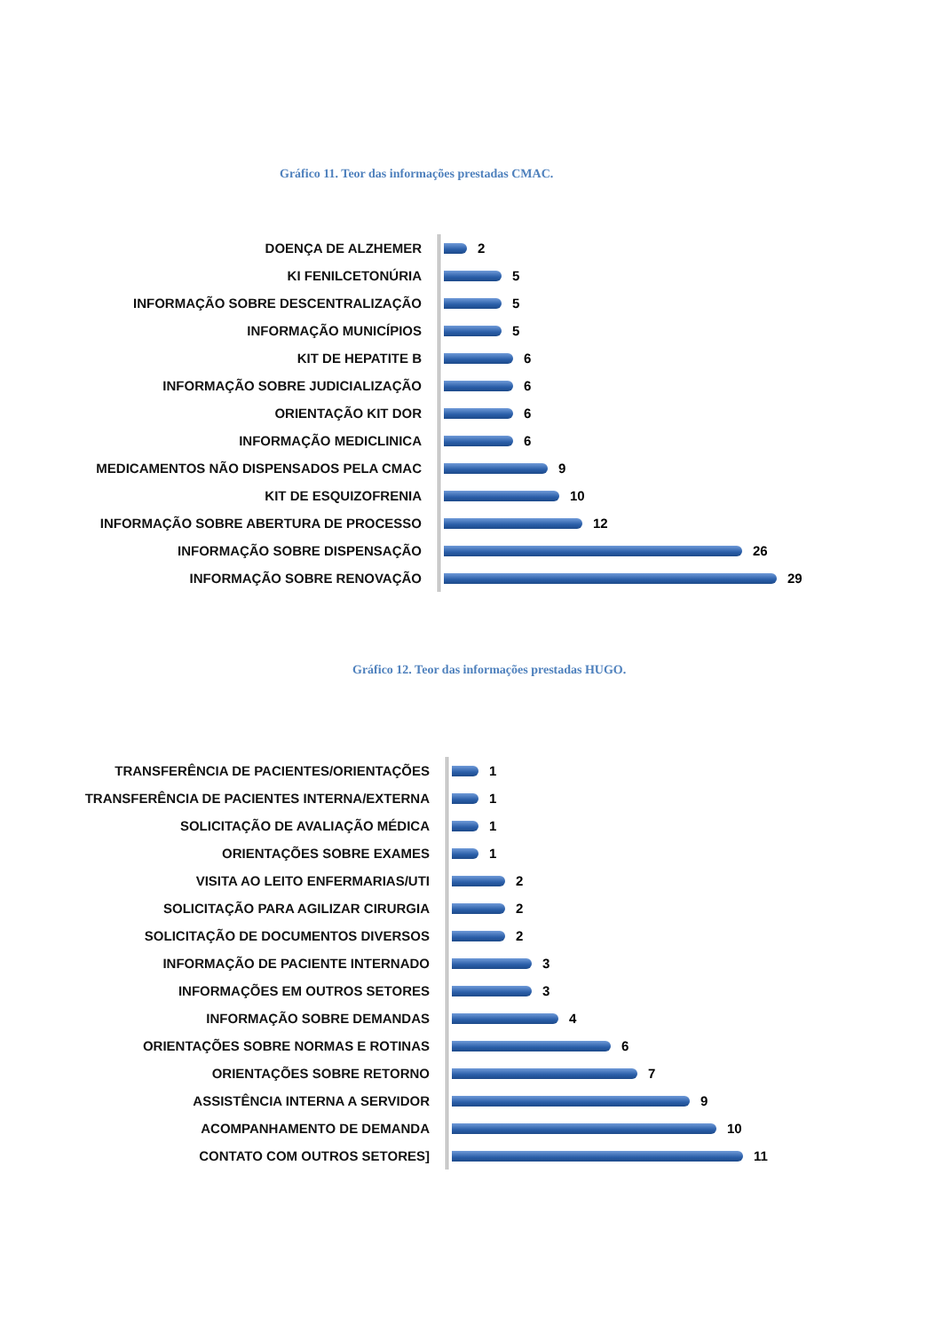Gráfico 11. Teor das informações prestadas CMAC.
DOENÇA DE ALZHEMER
2
KI FENILCETONÚRIA
5
INFORMAÇÃO SOBRE DESCENTRALIZAÇÃO
5
INFORMAÇÃO MUNICÍPIOS
5
KIT DE HEPATITE B
6
INFORMAÇÃO SOBRE JUDICIALIZAÇÃO
6
ORIENTAÇÃO KIT DOR
6
INFORMAÇÃO MEDICLINICA
6
MEDICAMENTOS NÃO DISPENSADOS PELA CMAC
9
KIT DE ESQUIZOFRENIA
10
INFORMAÇÃO SOBRE ABERTURA DE PROCESSO
12
INFORMAÇÃO SOBRE DISPENSAÇÃO
26
INFORMAÇÃO SOBRE RENOVAÇÃO
29
Gráfico 12. Teor das informações prestadas HUGO.
TRANSFERÊNCIA DE PACIENTES/ORIENTAÇÕES
1
TRANSFERÊNCIA DE PACIENTES INTERNA/EXTERNA
1
SOLICITAÇÃO DE AVALIAÇÃO MÉDICA
1
ORIENTAÇÕES SOBRE EXAMES
1
VISITA AO LEITO ENFERMARIAS/UTI
2
SOLICITAÇÃO PARA AGILIZAR CIRURGIA
2
SOLICITAÇÃO DE DOCUMENTOS DIVERSOS
2
INFORMAÇÃO DE PACIENTE INTERNADO
3
INFORMAÇÕES EM OUTROS SETORES
3
INFORMAÇÃO SOBRE DEMANDAS
4
ORIENTAÇÕES SOBRE NORMAS E ROTINAS
6
ORIENTAÇÕES SOBRE RETORNO
7
ASSISTÊNCIA INTERNA A SERVIDOR
9
ACOMPANHAMENTO DE DEMANDA
10
CONTATO COM OUTROS SETORES]
11